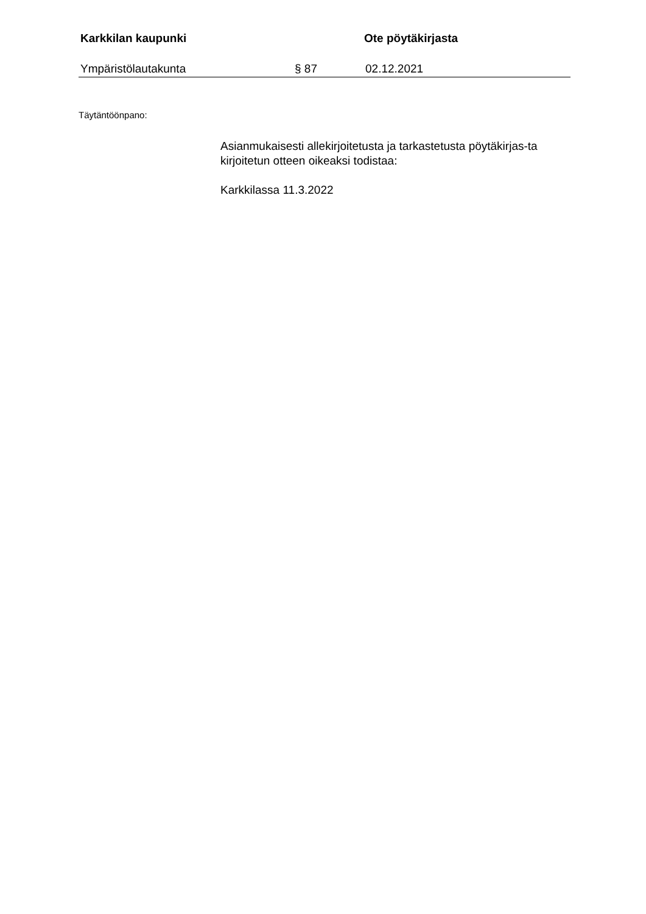Karkkilan kaupunki Ote pöytäkirjasta
Ympäristölautakunta § 87 02.12.2021
Täytäntöönpano:
Asianmukaisesti allekirjoitetusta ja tarkastetusta pöytäkirjas-ta kirjoitetun otteen oikeaksi todistaa:
Karkkilassa 11.3.2022